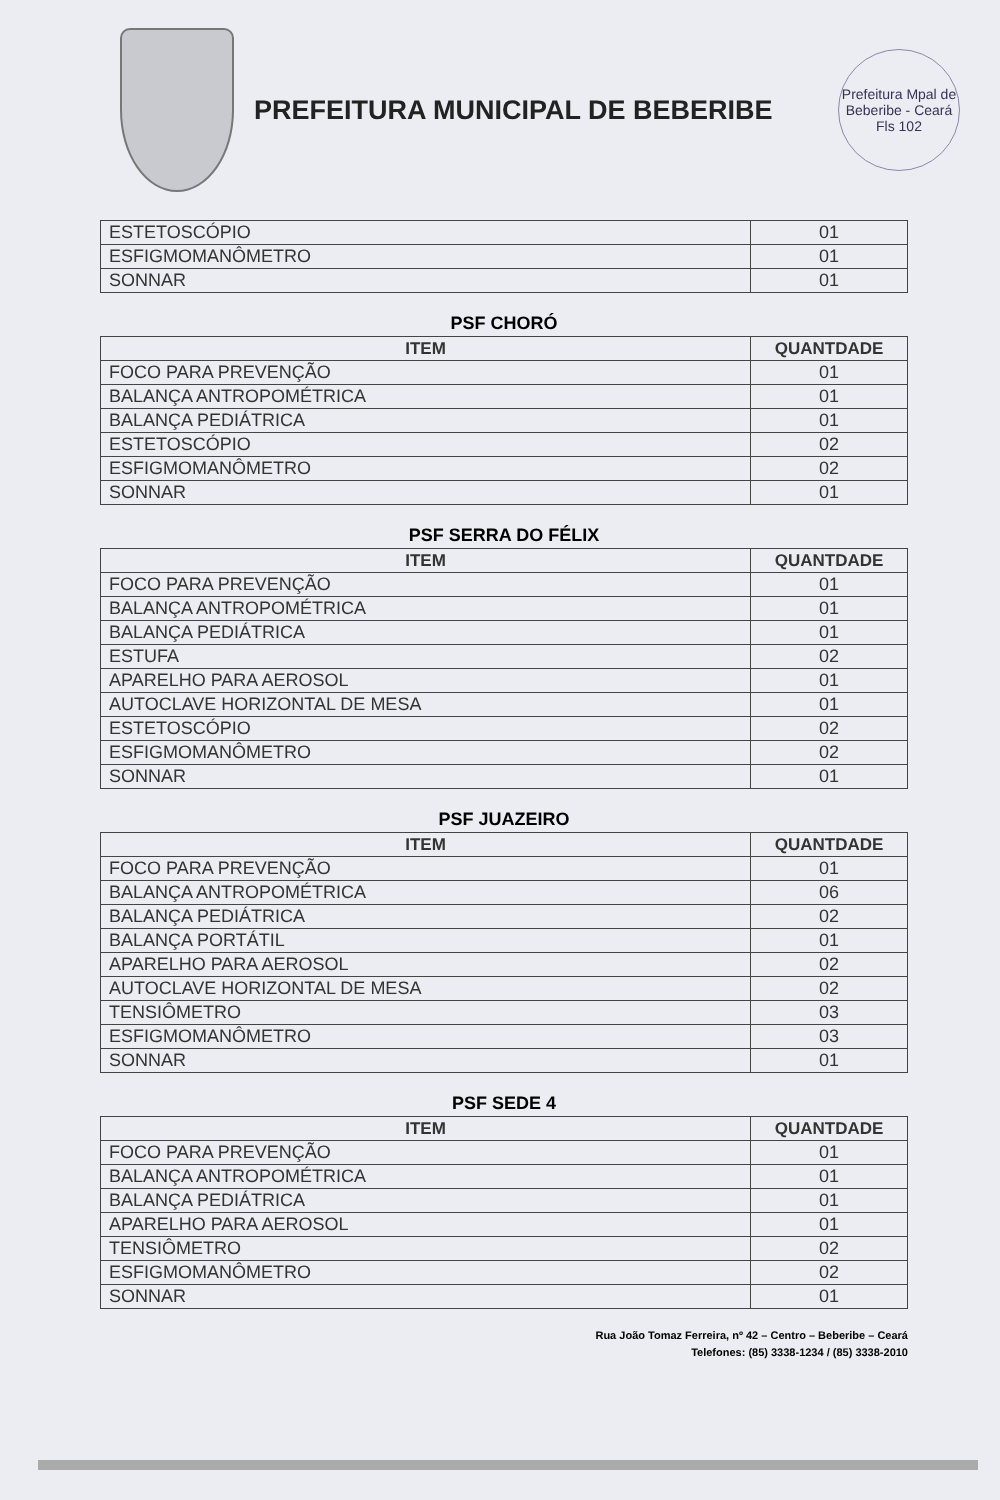PREFEITURA MUNICIPAL DE BEBERIBE
Prefeitura Mpal de Beberibe - Ceará
Fls 102
| ESTETOSCÓPIO | 01 |
| ESFIGMOMANÔMETRO | 01 |
| SONNAR | 01 |
PSF CHORÓ
| ITEM | QUANTDADE |
| --- | --- |
| FOCO PARA PREVENÇÃO | 01 |
| BALANÇA ANTROPOMÉTRICA | 01 |
| BALANÇA PEDIÁTRICA | 01 |
| ESTETOSCÓPIO | 02 |
| ESFIGMOMANÔMETRO | 02 |
| SONNAR | 01 |
PSF SERRA DO FÉLIX
| ITEM | QUANTDADE |
| --- | --- |
| FOCO PARA PREVENÇÃO | 01 |
| BALANÇA ANTROPOMÉTRICA | 01 |
| BALANÇA PEDIÁTRICA | 01 |
| ESTUFA | 02 |
| APARELHO PARA AEROSOL | 01 |
| AUTOCLAVE HORIZONTAL DE MESA | 01 |
| ESTETOSCÓPIO | 02 |
| ESFIGMOMANÔMETRO | 02 |
| SONNAR | 01 |
PSF JUAZEIRO
| ITEM | QUANTDADE |
| --- | --- |
| FOCO PARA PREVENÇÃO | 01 |
| BALANÇA ANTROPOMÉTRICA | 06 |
| BALANÇA PEDIÁTRICA | 02 |
| BALANÇA PORTÁTIL | 01 |
| APARELHO PARA AEROSOL | 02 |
| AUTOCLAVE HORIZONTAL DE MESA | 02 |
| TENSIÔMETRO | 03 |
| ESFIGMOMANÔMETRO | 03 |
| SONNAR | 01 |
PSF SEDE 4
| ITEM | QUANTDADE |
| --- | --- |
| FOCO PARA PREVENÇÃO | 01 |
| BALANÇA ANTROPOMÉTRICA | 01 |
| BALANÇA PEDIÁTRICA | 01 |
| APARELHO PARA AEROSOL | 01 |
| TENSIÔMETRO | 02 |
| ESFIGMOMANÔMETRO | 02 |
| SONNAR | 01 |
Rua João Tomaz Ferreira, nº 42 – Centro – Beberibe – Ceará
Telefones: (85) 3338-1234 / (85) 3338-2010